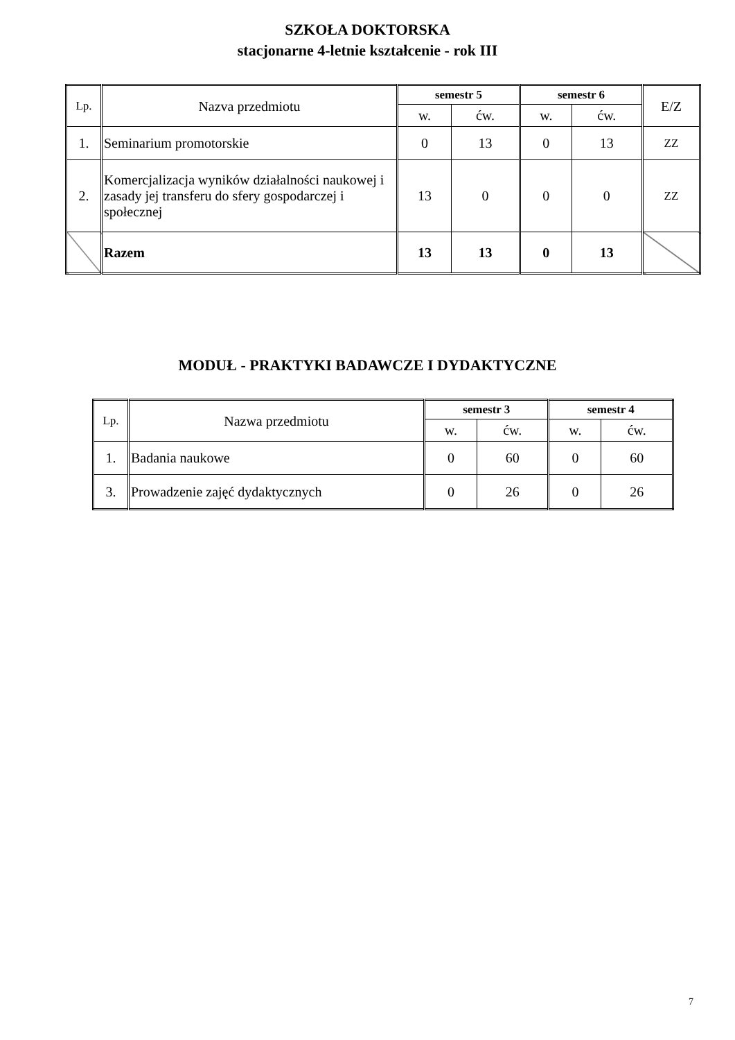SZKOŁA DOKTORSKA
stacjonarne 4-letnie kształcenie - rok III
| Lp. | Nazva przedmiotu | semestr 5 | | semestr 6 | | E/Z |
| --- | --- | --- | --- | --- | --- | --- |
| | | w. | ćw. | w. | ćw. | |
| 1. | Seminarium promotorskie | 0 | 13 | 0 | 13 | ZZ |
| 2. | Komercjalizacja wyników działalności naukowej i zasady jej transferu do sfery gospodarczej i społecznej | 13 | 0 | 0 | 0 | ZZ |
| | Razem | 13 | 13 | 0 | 13 | |
MODUŁ - PRAKTYKI BADAWCZE I DYDAKTYCZNE
| Lp. | Nazwa przedmiotu | semestr 3 | | semestr 4 | |
| --- | --- | --- | --- | --- | --- |
| | | w. | ćw. | w. | ćw. |
| 1. | Badania naukowe | 0 | 60 | 0 | 60 |
| 3. | Prowadzenie zajęć dydaktycznych | 0 | 26 | 0 | 26 |
7